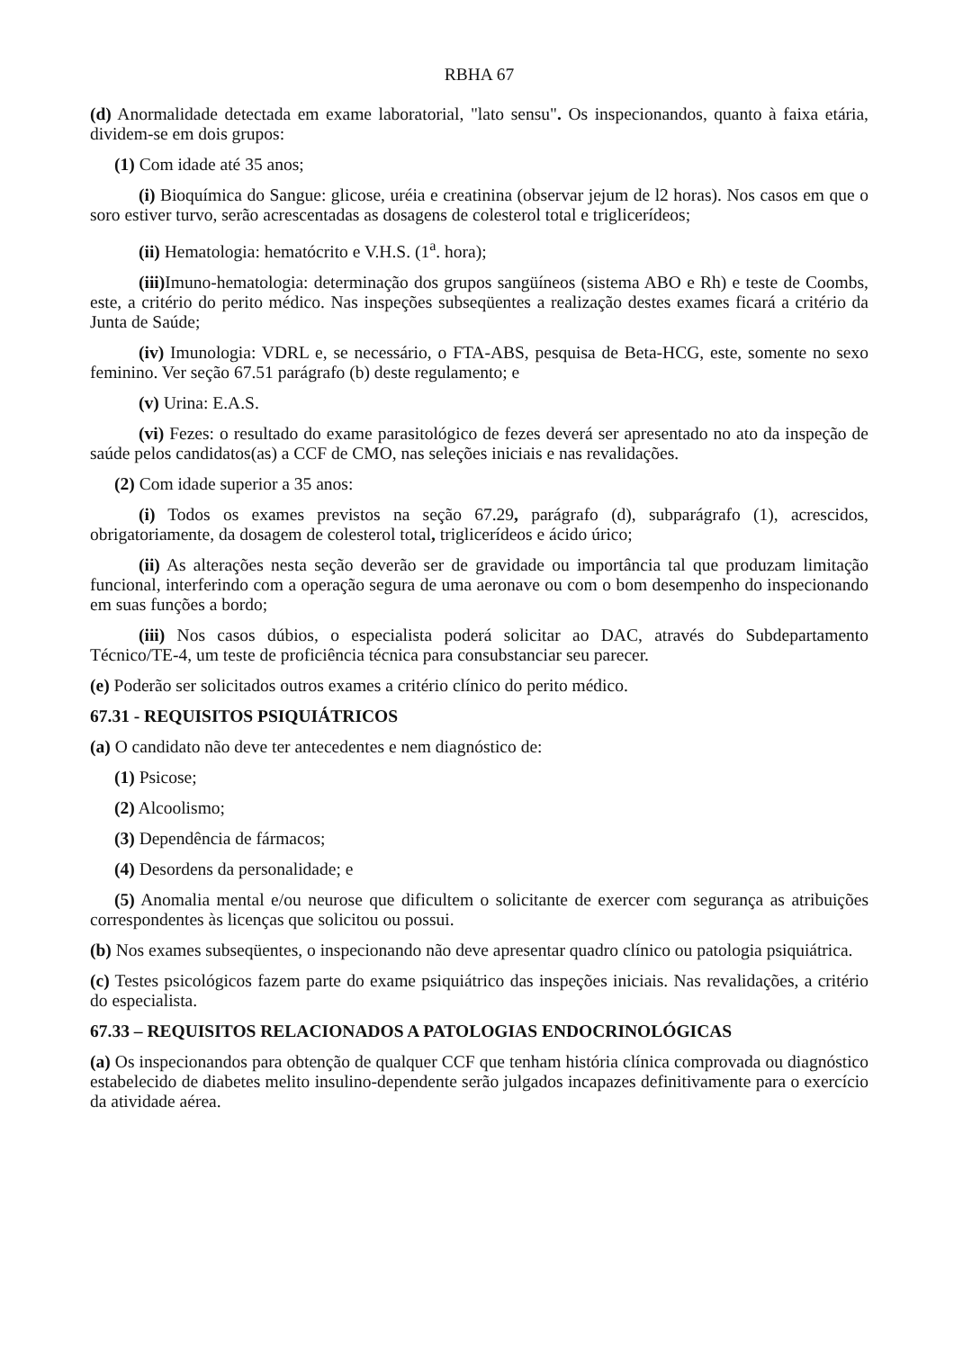RBHA 67
(d) Anormalidade detectada em exame laboratorial, "lato sensu". Os inspecionandos, quanto à faixa etária, dividem-se em dois grupos:
(1) Com idade até 35 anos;
(i) Bioquímica do Sangue: glicose, uréia e creatinina (observar jejum de l2 horas). Nos casos em que o soro estiver turvo, serão acrescentadas as dosagens de colesterol total e triglicerídeos;
(ii) Hematologia: hematócrito e V.H.S. (1<sup>a</sup>. hora);
(iii) Imuno-hematologia: determinação dos grupos sangüíneos (sistema ABO e Rh) e teste de Coombs, este, a critério do perito médico. Nas inspeções subseqüentes a realização destes exames ficará a critério da Junta de Saúde;
(iv) Imunologia: VDRL e, se necessário, o FTA-ABS, pesquisa de Beta-HCG, este, somente no sexo feminino. Ver seção 67.51 parágrafo (b) deste regulamento; e
(v) Urina: E.A.S.
(vi) Fezes: o resultado do exame parasitológico de fezes deverá ser apresentado no ato da inspeção de saúde pelos candidatos(as) a CCF de CMO, nas seleções iniciais e nas revalidações.
(2) Com idade superior a 35 anos:
(i) Todos os exames previstos na seção 67.29, parágrafo (d), subparágrafo (1), acrescidos, obrigatoriamente, da dosagem de colesterol total, triglicerídeos e ácido úrico;
(ii) As alterações nesta seção deverão ser de gravidade ou importância tal que produzam limitação funcional, interferindo com a operação segura de uma aeronave ou com o bom desempenho do inspecionando em suas funções a bordo;
(iii) Nos casos dúbios, o especialista poderá solicitar ao DAC, através do Subdepartamento Técnico/TE-4, um teste de proficiência técnica para consubstanciar seu parecer.
(e) Poderão ser solicitados outros exames a critério clínico do perito médico.
67.31 - REQUISITOS PSIQUIÁTRICOS
(a) O candidato não deve ter antecedentes e nem diagnóstico de:
(1) Psicose;
(2) Alcoolismo;
(3) Dependência de fármacos;
(4) Desordens da personalidade; e
(5) Anomalia mental e/ou neurose que dificultem o solicitante de exercer com segurança as atribuições correspondentes às licenças que solicitou ou possui.
(b) Nos exames subseqüentes, o inspecionando não deve apresentar quadro clínico ou patologia psiquiátrica.
(c) Testes psicológicos fazem parte do exame psiquiátrico das inspeções iniciais. Nas revalidações, a critério do especialista.
67.33 – REQUISITOS RELACIONADOS A PATOLOGIAS ENDOCRINOLÓGICAS
(a) Os inspecionandos para obtenção de qualquer CCF que tenham história clínica comprovada ou diagnóstico estabelecido de diabetes melito insulino-dependente serão julgados incapazes definitivamente para o exercício da atividade aérea.